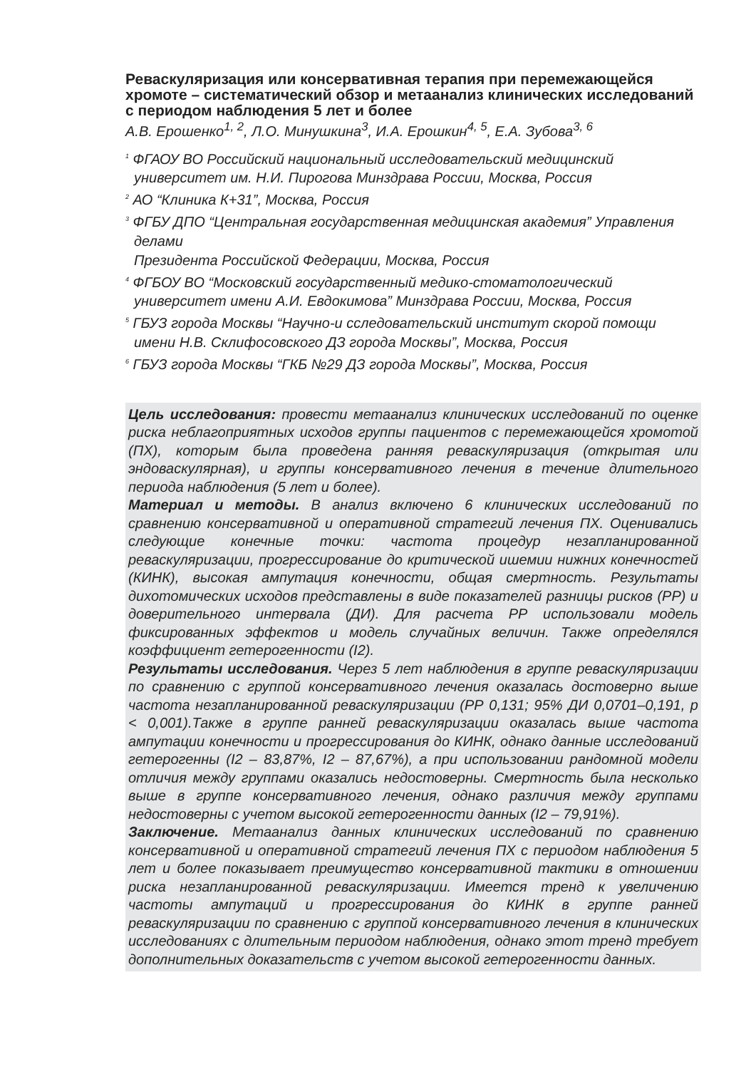Реваскуляризация или консервативная терапия при перемежающейся хромоте – систематический обзор и метаанализ клинических исследований с периодом наблюдения 5 лет и более
А.В. Ерошенко<sup>1, 2</sup>, Л.О. Минушкина<sup>3</sup>, И.А. Ерошкин<sup>4, 5</sup>, Е.А. Зубова<sup>3, 6</sup>
<sup>1</sup> ФГАОУ ВО Российский национальный исследовательский медицинский университет им. Н.И. Пирогова Минздрава России, Москва, Россия
<sup>2</sup> АО “Клиника К+31”, Москва, Россия
<sup>3</sup> ФГБУ ДПО “Центральная государственная медицинская академия” Управления делами
Президента Российской Федерации, Москва, Россия
<sup>4</sup> ФГБОУ ВО “Московский государственный медико-стоматологический университет имени А.И. Евдокимова” Минздрава России, Москва, Россия
<sup>5</sup> ГБУЗ города Москвы “Научно-и сследовательский институт скорой помощи имени Н.В. Склифосовского ДЗ города Москвы”, Москва, Россия
<sup>6</sup> ГБУЗ города Москвы “ГКБ №29 ДЗ города Москвы”, Москва, Россия
Цель исследования: провести метаанализ клинических исследований по оценке риска неблагоприятных исходов группы пациентов с перемежающейся хромотой (ПХ), которым была проведена ранняя реваскуляризация (открытая или эндоваскулярная), и группы консервативного лечения в течение длительного периода наблюдения (5 лет и более).
Материал и методы. В анализ включено 6 клинических исследований по сравнению консервативной и оперативной стратегий лечения ПХ. Оценивались следующие конечные точки: частота процедур незапланированной реваскуляризации, прогрессирование до критической ишемии нижних конечностей (КИНК), высокая ампутация конечности, общая смертность. Результаты дихотомических исходов представлены в виде показателей разницы рисков (РР) и доверительного интервала (ДИ). Для расчета РР использовали модель фиксированных эффектов и модель случайных величин. Также определялся коэффициент гетерогенности (I2).
Результаты исследования. Через 5 лет наблюдения в группе реваскуляризации по сравнению с группой консервативного лечения оказалась достоверно выше частота незапланированной реваскуляризации (РР 0,131; 95% ДИ 0,0701–0,191, p < 0,001).Также в группе ранней реваскуляризации оказалась выше частота ампутации конечности и прогрессирования до КИНК, однако данные исследований гетерогенны (I2 – 83,87%, I2 – 87,67%), а при использовании рандомной модели отличия между группами оказались недостоверны. Смертность была несколько выше в группе консервативного лечения, однако различия между группами недостоверны с учетом высокой гетерогенности данных (I2 – 79,91%).
Заключение. Метаанализ данных клинических исследований по сравнению консервативной и оперативной стратегий лечения ПХ с периодом наблюдения 5 лет и более показывает преимущество консервативной тактики в отношении риска незапланированной реваскуляризации. Имеется тренд к увеличению частоты ампутаций и прогрессирования до КИНК в группе ранней реваскуляризации по сравнению с группой консервативного лечения в клинических исследованиях с длительным периодом наблюдения, однако этот тренд требует дополнительных доказательств с учетом высокой гетерогенности данных.